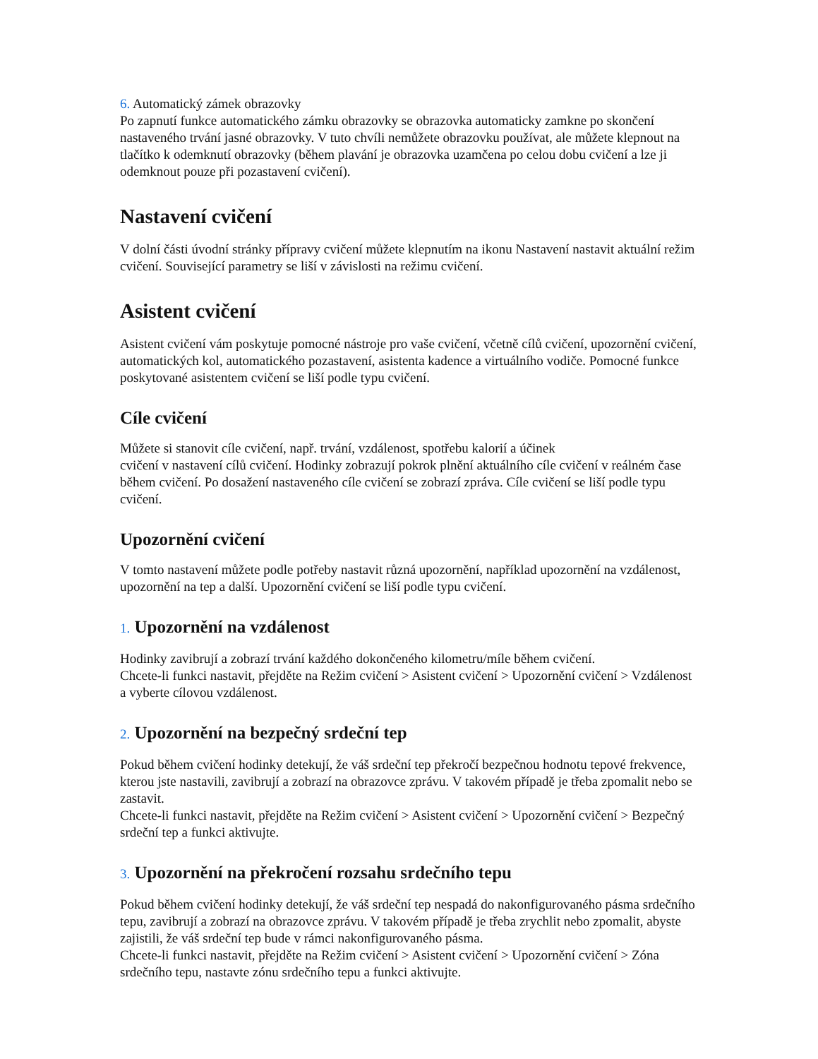6. Automatický zámek obrazovky
Po zapnutí funkce automatického zámku obrazovky se obrazovka automaticky zamkne po skončení nastaveného trvání jasné obrazovky. V tuto chvíli nemůžete obrazovku používat, ale můžete klepnout na tlačítko k odemknutí obrazovky (během plavání je obrazovka uzamčena po celou dobu cvičení a lze ji odemknout pouze při pozastavení cvičení).
Nastavení cvičení
V dolní části úvodní stránky přípravy cvičení můžete klepnutím na ikonu Nastavení nastavit aktuální režim cvičení. Související parametry se liší v závislosti na režimu cvičení.
Asistent cvičení
Asistent cvičení vám poskytuje pomocné nástroje pro vaše cvičení, včetně cílů cvičení, upozornění cvičení, automatických kol, automatického pozastavení, asistenta kadence a virtuálního vodiče. Pomocné funkce poskytované asistentem cvičení se liší podle typu cvičení.
Cíle cvičení
Můžete si stanovit cíle cvičení, např. trvání, vzdálenost, spotřebu kalorií a účinek
cvičení v nastavení cílů cvičení. Hodinky zobrazují pokrok plnění aktuálního cíle cvičení v reálném čase během cvičení. Po dosažení nastaveného cíle cvičení se zobrazí zpráva. Cíle cvičení se liší podle typu cvičení.
Upozornění cvičení
V tomto nastavení můžete podle potřeby nastavit různá upozornění, například upozornění na vzdálenost, upozornění na tep a další. Upozornění cvičení se liší podle typu cvičení.
1. Upozornění na vzdálenost
Hodinky zavibrují a zobrazí trvání každého dokončeného kilometru/míle během cvičení.
Chcete-li funkci nastavit, přejděte na Režim cvičení > Asistent cvičení > Upozornění cvičení > Vzdálenost a vyberte cílovou vzdálenost.
2. Upozornění na bezpečný srdeční tep
Pokud během cvičení hodinky detekují, že váš srdeční tep překročí bezpečnou hodnotu tepové frekvence, kterou jste nastavili, zavibrují a zobrazí na obrazovce zprávu. V takovém případě je třeba zpomalit nebo se zastavit.
Chcete-li funkci nastavit, přejděte na Režim cvičení > Asistent cvičení > Upozornění cvičení > Bezpečný srdeční tep a funkci aktivujte.
3. Upozornění na překročení rozsahu srdečního tepu
Pokud během cvičení hodinky detekují, že váš srdeční tep nespadá do nakonfigurovaného pásma srdečního tepu, zavibrují a zobrazí na obrazovce zprávu. V takovém případě je třeba zrychlit nebo zpomalit, abyste zajistili, že váš srdeční tep bude v rámci nakonfigurovaného pásma.
Chcete-li funkci nastavit, přejděte na Režim cvičení > Asistent cvičení > Upozornění cvičení > Zóna srdečního tepu, nastavte zónu srdečního tepu a funkci aktivujte.